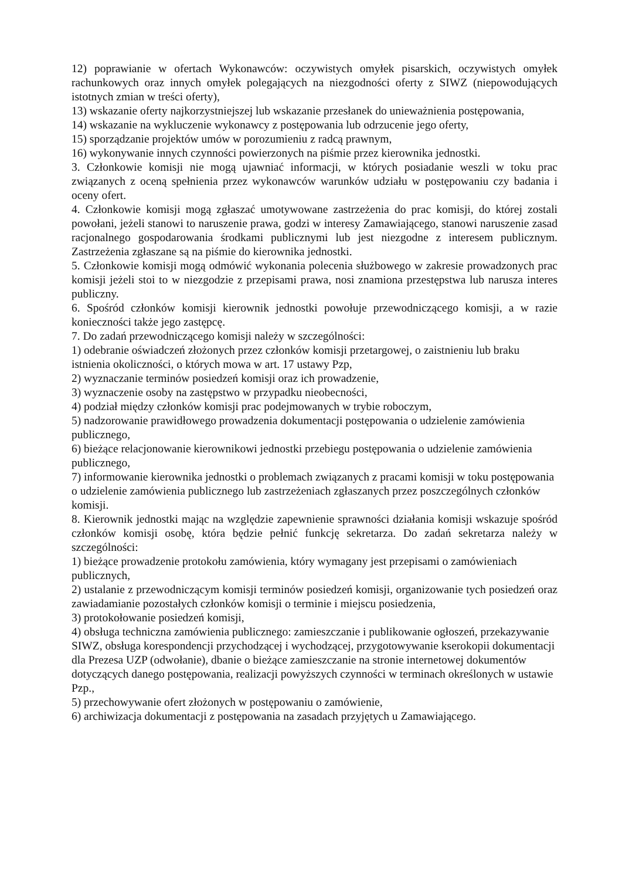12) poprawianie w ofertach Wykonawców: oczywistych omyłek pisarskich, oczywistych omyłek rachunkowych oraz innych omyłek polegających na niezgodności oferty z SIWZ (niepowodujących istotnych zmian w treści oferty),
13) wskazanie oferty najkorzystniejszej lub wskazanie przesłanek do unieważnienia postępowania,
14) wskazanie na wykluczenie wykonawcy z postępowania lub odrzucenie jego oferty,
15) sporządzanie projektów umów w porozumieniu z radcą prawnym,
16) wykonywanie innych czynności powierzonych na piśmie przez kierownika jednostki.
3. Członkowie komisji nie mogą ujawniać informacji, w których posiadanie weszli w toku prac związanych z oceną spełnienia przez wykonawców warunków udziału w postępowaniu czy badania i oceny ofert.
4. Członkowie komisji mogą zgłaszać umotywowane zastrzeżenia do prac komisji, do której zostali powołani, jeżeli stanowi to naruszenie prawa, godzi w interesy Zamawiającego, stanowi naruszenie zasad racjonalnego gospodarowania środkami publicznymi lub jest niezgodne z interesem publicznym. Zastrzeżenia zgłaszane są na piśmie do kierownika jednostki.
5. Członkowie komisji mogą odmówić wykonania polecenia służbowego w zakresie prowadzonych prac komisji jeżeli stoi to w niezgodzie z przepisami prawa, nosi znamiona przestępstwa lub narusza interes publiczny.
6. Spośród członków komisji kierownik jednostki powołuje przewodniczącego komisji, a w razie konieczności także jego zastępcę.
7. Do zadań przewodniczącego komisji należy w szczególności:
1) odebranie oświadczeń złożonych przez członków komisji przetargowej, o zaistnieniu lub braku istnienia okoliczności, o których mowa w art. 17 ustawy Pzp,
2) wyznaczanie terminów posiedzeń komisji oraz ich prowadzenie,
3) wyznaczenie osoby na zastępstwo w przypadku nieobecności,
4) podział między członków komisji prac podejmowanych w trybie roboczym,
5) nadzorowanie prawidłowego prowadzenia dokumentacji postępowania o udzielenie zamówienia publicznego,
6) bieżące relacjonowanie kierownikowi jednostki przebiegu postępowania o udzielenie zamówienia publicznego,
7) informowanie kierownika jednostki o problemach związanych z pracami komisji w toku postępowania o udzielenie zamówienia publicznego lub zastrzeżeniach zgłaszanych przez poszczególnych członków komisji.
8. Kierownik jednostki mając na względzie zapewnienie sprawności działania komisji wskazuje spośród członków komisji osobę, która będzie pełnić funkcję sekretarza. Do zadań sekretarza należy w szczególności:
1) bieżące prowadzenie protokołu zamówienia, który wymagany jest przepisami o zamówieniach publicznych,
2) ustalanie z przewodniczącym komisji terminów posiedzeń komisji, organizowanie tych posiedzeń oraz zawiadamianie pozostałych członków komisji o terminie i miejscu posiedzenia,
3) protokołowanie posiedzeń komisji,
4) obsługa techniczna zamówienia publicznego: zamieszczanie i publikowanie ogłoszeń, przekazywanie SIWZ, obsługa korespondencji przychodzącej i wychodzącej, przygotowywanie kserokopii dokumentacji dla Prezesa UZP (odwołanie), dbanie o bieżące zamieszczanie na stronie internetowej dokumentów dotyczących danego postępowania, realizacji powyższych czynności w terminach określonych w ustawie Pzp.,
5) przechowywanie ofert złożonych w postępowaniu o zamówienie,
6) archiwizacja dokumentacji z postępowania na zasadach przyjętych u Zamawiającego.